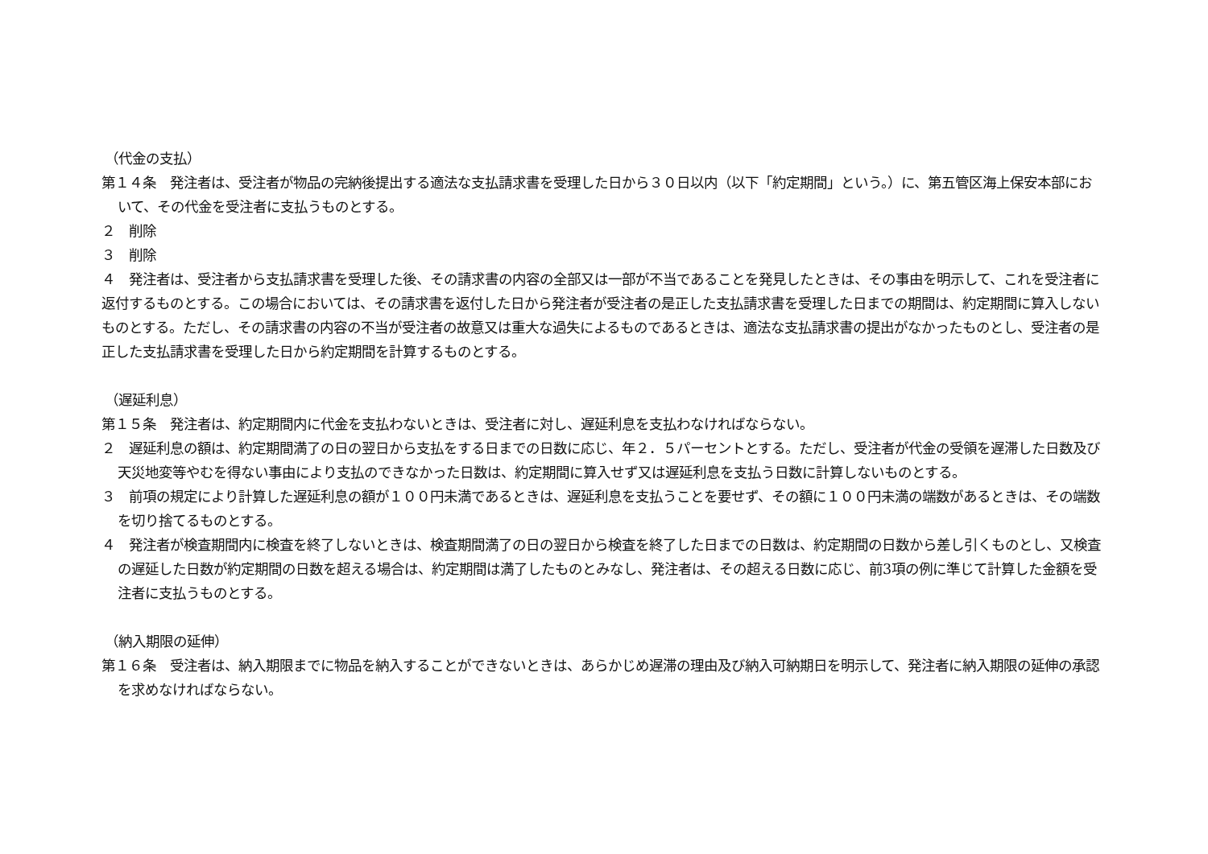（代金の支払）
第１４条　発注者は、受注者が物品の完納後提出する適法な支払請求書を受理した日から３０日以内（以下「約定期間」という。）に、第五管区海上保安本部において、その代金を受注者に支払うものとする。
２　削除
３　削除
４　発注者は、受注者から支払請求書を受理した後、その請求書の内容の全部又は一部が不当であることを発見したときは、その事由を明示して、これを受注者に返付するものとする。この場合においては、その請求書を返付した日から発注者が受注者の是正した支払請求書を受理した日までの期間は、約定期間に算入しないものとする。ただし、その請求書の内容の不当が受注者の故意又は重大な過失によるものであるときは、適法な支払請求書の提出がなかったものとし、受注者の是正した支払請求書を受理した日から約定期間を計算するものとする。
（遅延利息）
第１５条　発注者は、約定期間内に代金を支払わないときは、受注者に対し、遅延利息を支払わなければならない。
２　遅延利息の額は、約定期間満了の日の翌日から支払をする日までの日数に応じ、年２．５パーセントとする。ただし、受注者が代金の受領を遅滞した日数及び天災地変等やむを得ない事由により支払のできなかった日数は、約定期間に算入せず又は遅延利息を支払う日数に計算しないものとする。
３　前項の規定により計算した遅延利息の額が１００円未満であるときは、遅延利息を支払うことを要せず、その額に１００円未満の端数があるときは、その端数を切り捨てるものとする。
４　発注者が検査期間内に検査を終了しないときは、検査期間満了の日の翌日から検査を終了した日までの日数は、約定期間の日数から差し引くものとし、又検査の遅延した日数が約定期間の日数を超える場合は、約定期間は満了したものとみなし、発注者は、その超える日数に応じ、前3項の例に準じて計算した金額を受注者に支払うものとする。
（納入期限の延伸）
第１６条　受注者は、納入期限までに物品を納入することができないときは、あらかじめ遅滞の理由及び納入可納期日を明示して、発注者に納入期限の延伸の承認を求めなければならない。